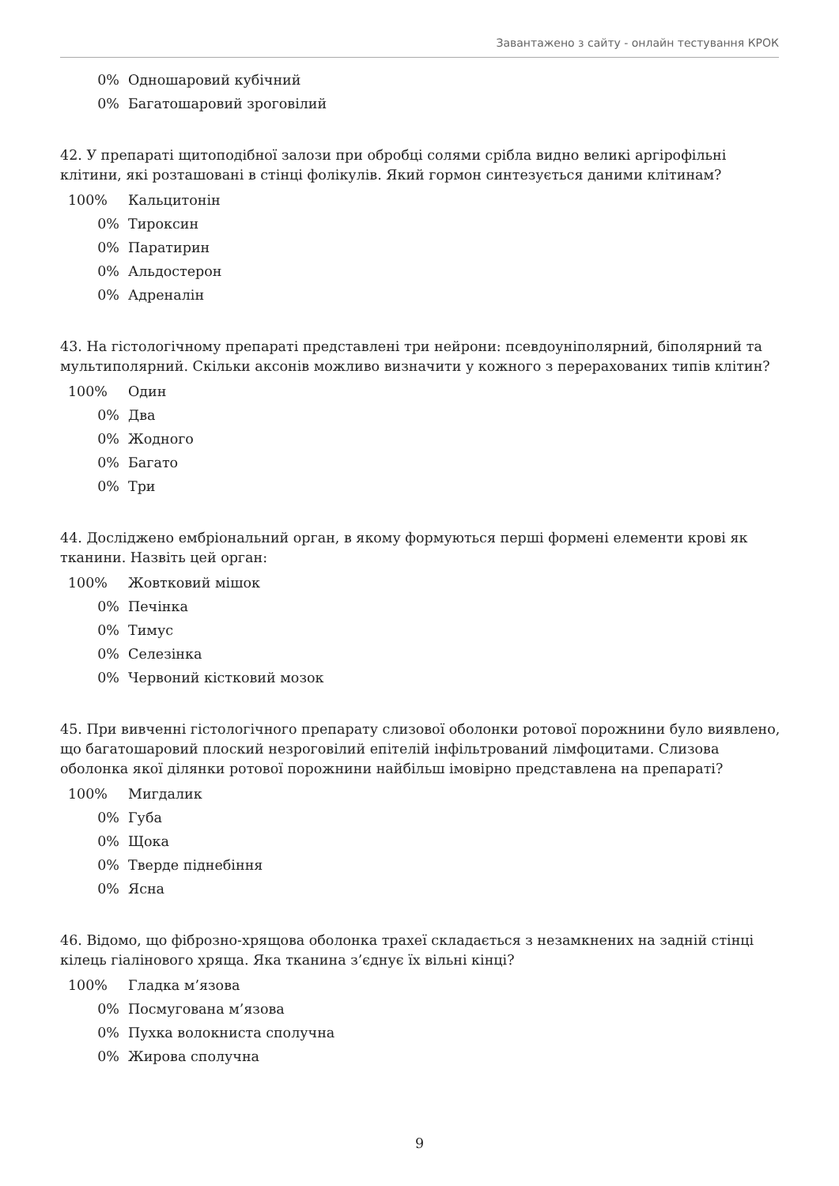Завантажено з сайту - онлайн тестування КРОК
0% Одношаровий кубічний
0% Багатошаровий зроговілий
42. У препараті щитоподібної залози при обробці солями срібла видно великі аргірофільні клітини, які розташовані в стінці фолікулів. Який гормон синтезується даними клітинам?
100% Кальцитонін
0% Тироксин
0% Паратирин
0% Альдостерон
0% Адреналін
43. На гістологічному препараті представлені три нейрони: псевдоуніполярний, біполярний та мультиполярний. Скільки аксонів можливо визначити у кожного з перерахованих типів клітин?
100% Один
0% Два
0% Жодного
0% Багато
0% Три
44. Досліджено ембріональний орган, в якому формуються перші формені елементи крові як тканини. Назвіть цей орган:
100% Жовтковий мішок
0% Печінка
0% Тимус
0% Селезінка
0% Червоний кістковий мозок
45. При вивченні гістологічного препарату слизової оболонки ротової порожнини було виявлено, що багатошаровий плоский незроговілий епітелій інфільтрований лімфоцитами. Слизова оболонка якої ділянки ротової порожнини найбільш імовірно представлена на препараті?
100% Мигдалик
0% Губа
0% Щока
0% Тверде піднебіння
0% Ясна
46. Відомо, що фіброзно-хрящова оболонка трахеї складається з незамкнених на задній стінці кілець гіалінового хряща. Яка тканина з’єднує їх вільні кінці?
100% Гладка м’язова
0% Посмугована м’язова
0% Пухка волокниста сполучна
0% Жирова сполучна
9